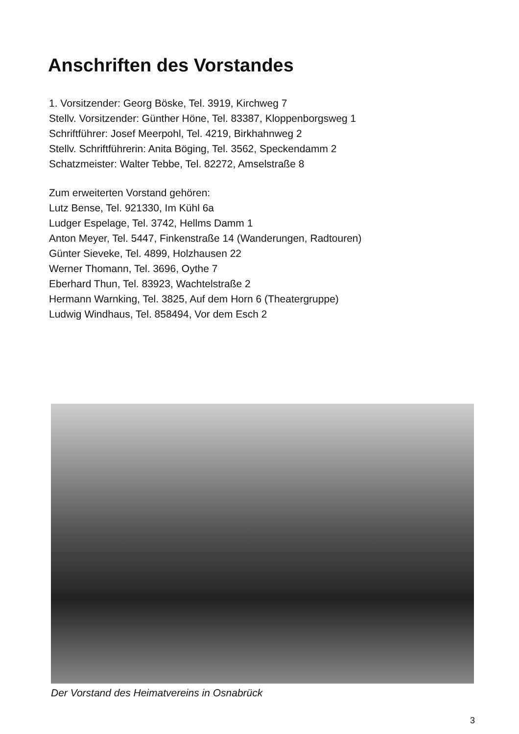Anschriften des Vorstandes
1. Vorsitzender: Georg Böske, Tel. 3919, Kirchweg 7
Stellv. Vorsitzender: Günther Höne, Tel. 83387, Kloppenborgsweg 1
Schriftführer: Josef Meerpohl, Tel. 4219, Birkhahnweg 2
Stellv. Schriftführerin: Anita Böging, Tel. 3562, Speckendamm 2
Schatzmeister: Walter Tebbe, Tel. 82272, Amselstraße 8
Zum erweiterten Vorstand gehören:
Lutz Bense, Tel. 921330, Im Kühl 6a
Ludger Espelage, Tel. 3742, Hellms Damm 1
Anton Meyer, Tel. 5447, Finkenstraße 14 (Wanderungen, Radtouren)
Günter Sieveke, Tel. 4899, Holzhausen 22
Werner Thomann, Tel. 3696, Oythe 7
Eberhard Thun, Tel. 83923, Wachtelstraße 2
Hermann Warnking, Tel. 3825, Auf dem Horn 6 (Theatergruppe)
Ludwig Windhaus, Tel. 858494, Vor dem Esch 2
Der Vorstand des Heimatvereins in Osnabrück
3